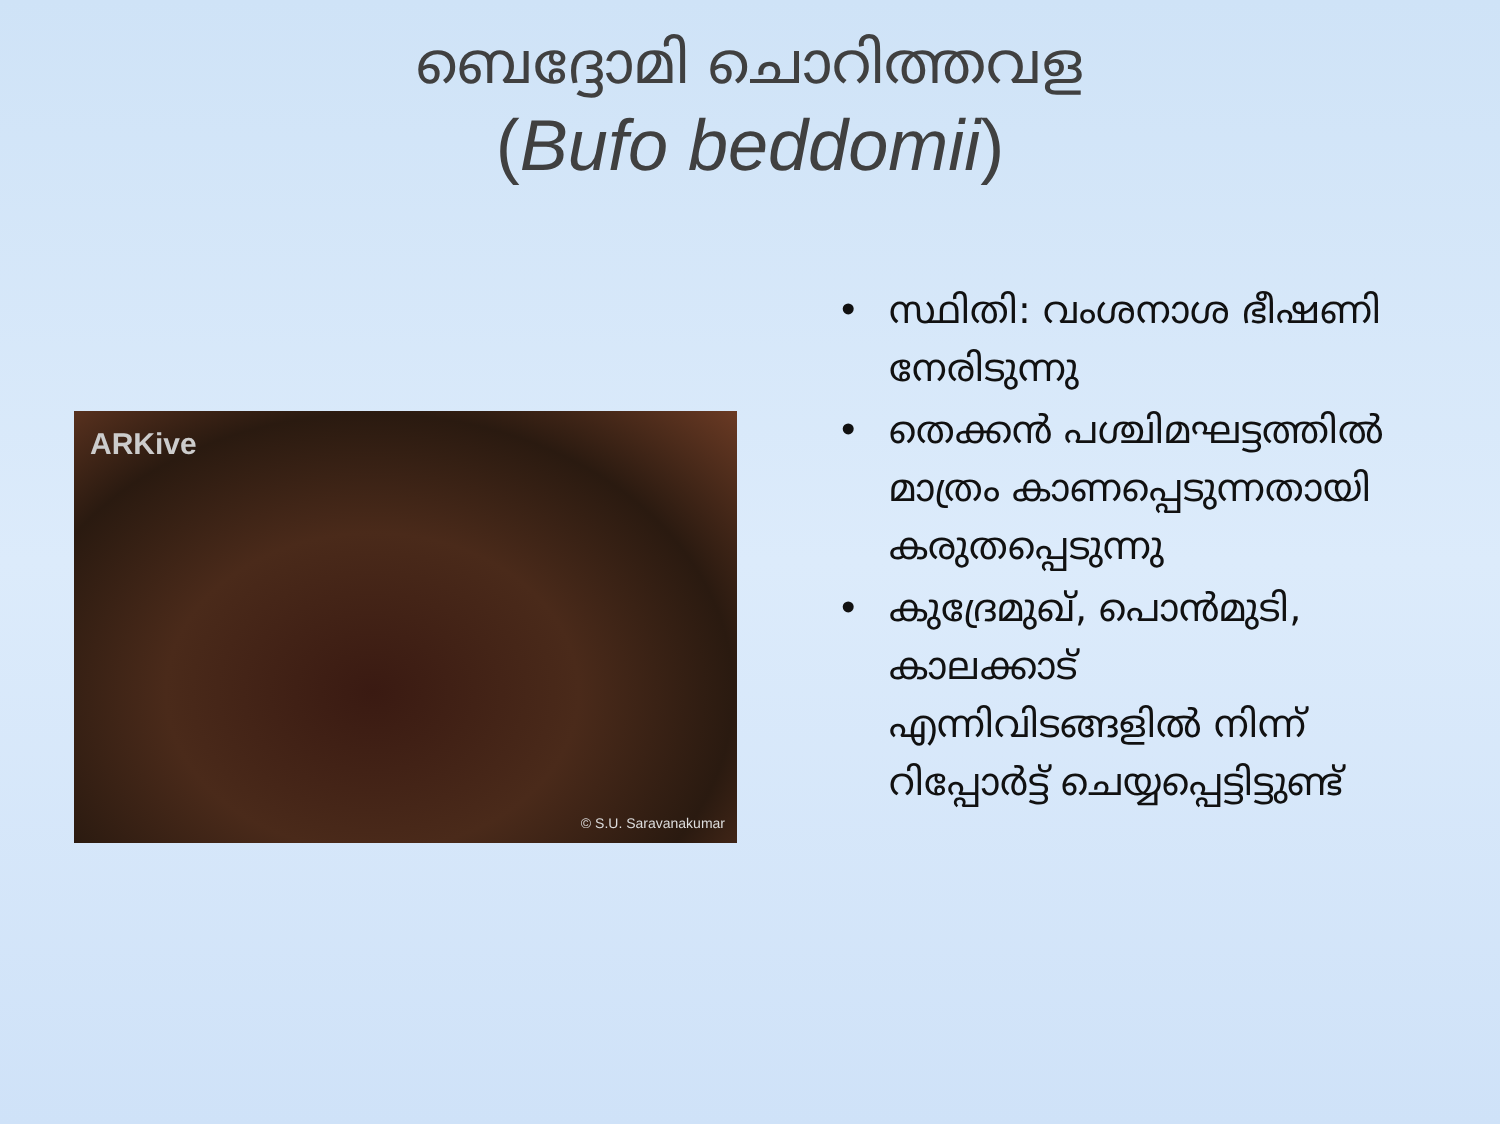ബെദ്ദോമി ചൊറിത്തവള
(Bufo beddomii)
ARKive
© S.U. Saravanakumar
• സ്ഥിതി: വംശനാശ ഭീഷണി നേരിടുന്നു
• തെക്കൻ പശ്ചിമഘട്ടത്തിൽ മാത്രം കാണപ്പെടുന്നതായി കരുതപ്പെടുന്നു
• കുദ്രേമുഖ്, പൊൻമുടി, കാലക്കാട് എന്നിവിടങ്ങളിൽ നിന്ന് റിപ്പോർട്ട് ചെയ്യപ്പെട്ടിട്ടുണ്ട്